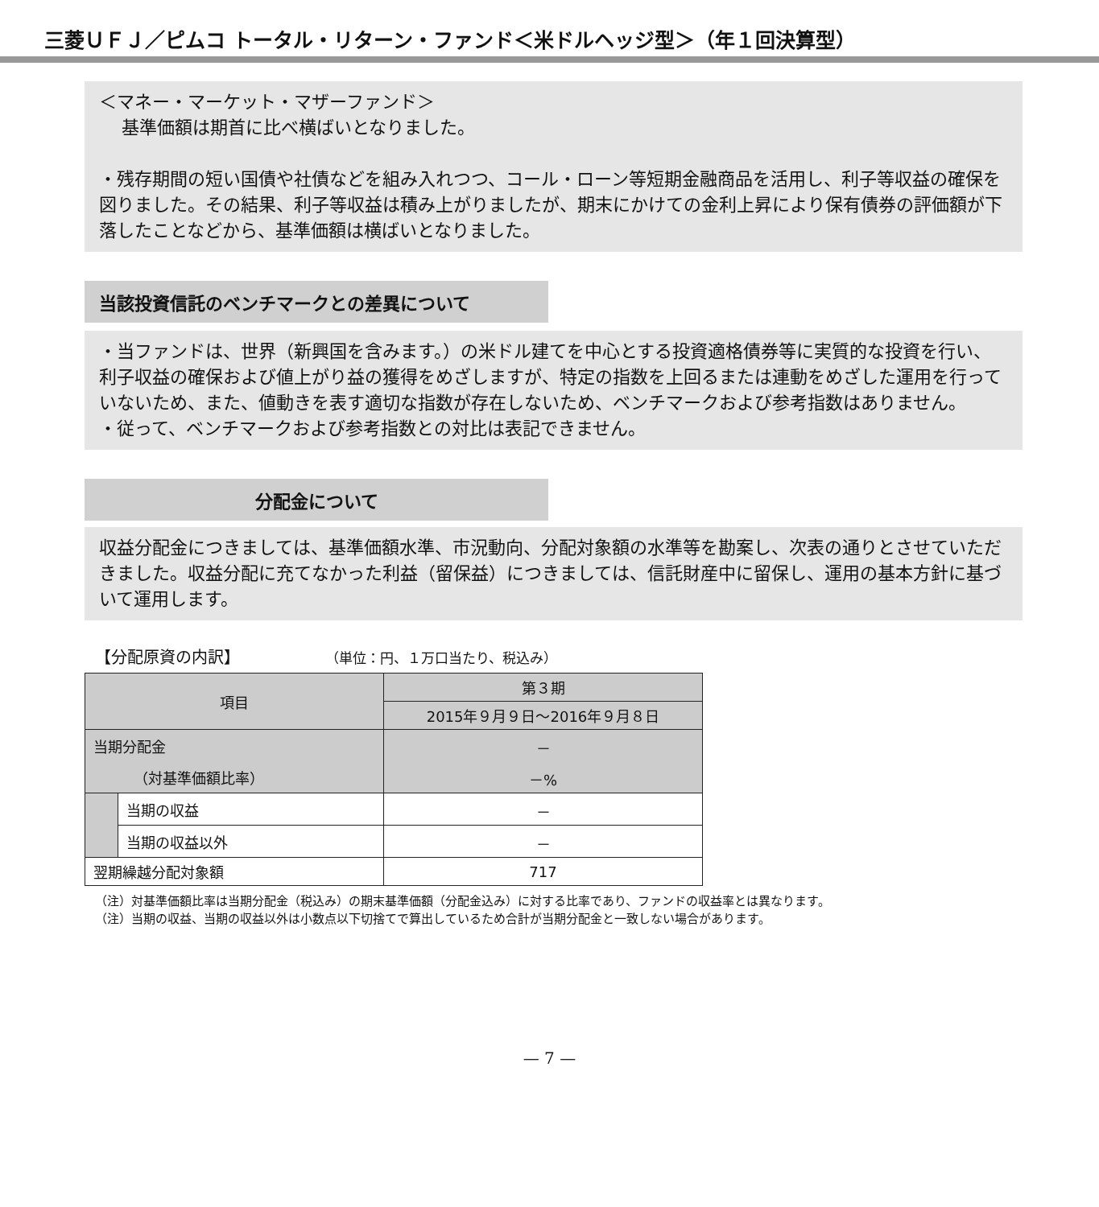三菱ＵＦＪ／ピムコ トータル・リターン・ファンド＜米ドルヘッジ型＞（年１回決算型）
＜マネー・マーケット・マザーファンド＞
基準価額は期首に比べ横ばいとなりました。
・残存期間の短い国債や社債などを組み入れつつ、コール・ローン等短期金融商品を活用し、利子等収益の確保を図りました。その結果、利子等収益は積み上がりましたが、期末にかけての金利上昇により保有債券の評価額が下落したことなどから、基準価額は横ばいとなりました。
当該投資信託のベンチマークとの差異について
・当ファンドは、世界（新興国を含みます。）の米ドル建てを中心とする投資適格債券等に実質的な投資を行い、利子収益の確保および値上がり益の獲得をめざしますが、特定の指数を上回るまたは連動をめざした運用を行っていないため、また、値動きを表す適切な指数が存在しないため、ベンチマークおよび参考指数はありません。
・従って、ベンチマークおよび参考指数との対比は表記できません。
分配金について
収益分配金につきましては、基準価額水準、市況動向、分配対象額の水準等を勘案し、次表の通りとさせていただきました。収益分配に充てなかった利益（留保益）につきましては、信託財産中に留保し、運用の基本方針に基づいて運用します。
【分配原資の内訳】 （単位：円、１万口当たり、税込み）
| 項目 | | 第３期 |
| --- | --- | --- |
| | | 2015年９月９日～2016年９月８日 |
| 当期分配金 | | － |
| （対基準価額比率） | | －% |
| | 当期の収益 | － |
| | 当期の収益以外 | － |
| 翌期繰越分配対象額 | | 717 |
（注）対基準価額比率は当期分配金（税込み）の期末基準価額（分配金込み）に対する比率であり、ファンドの収益率とは異なります。
（注）当期の収益、当期の収益以外は小数点以下切捨てで算出しているため合計が当期分配金と一致しない場合があります。
— 7 —